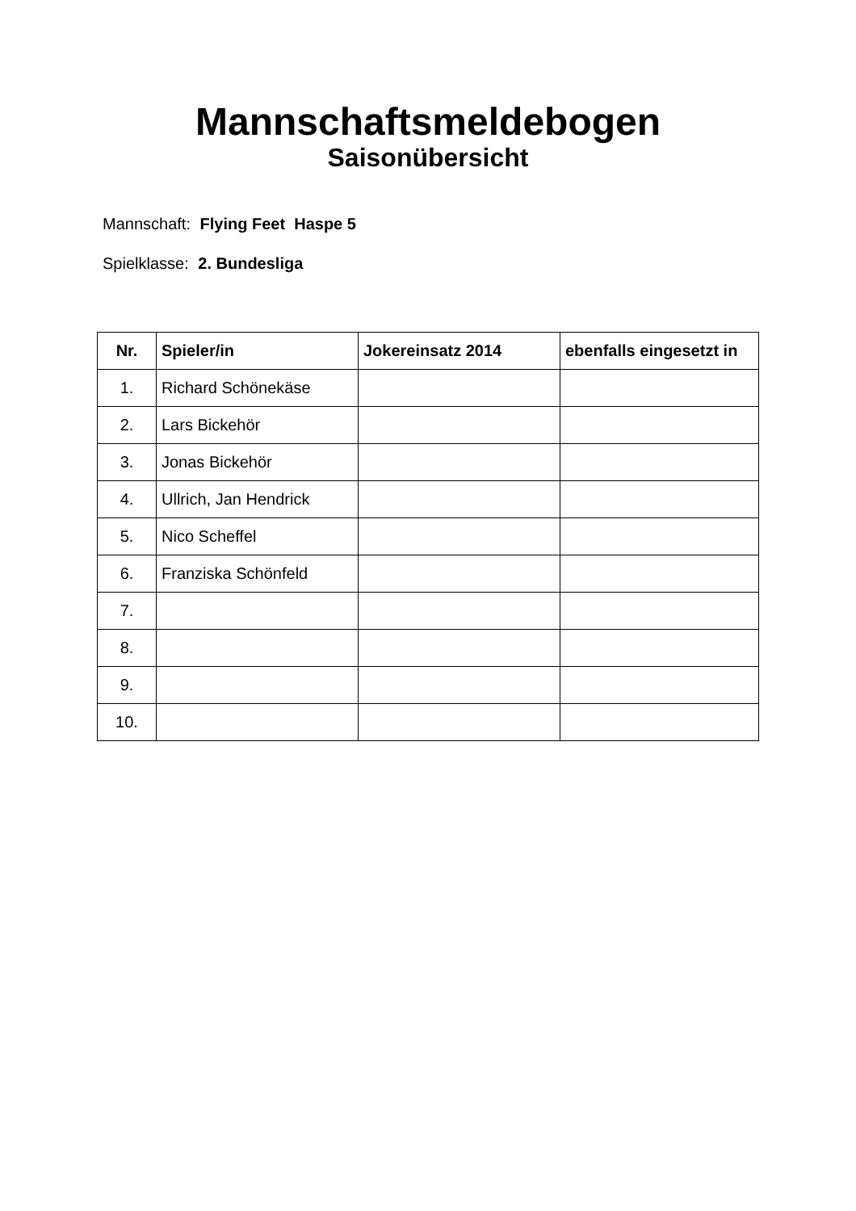Mannschaftsmeldebogen
Saisonübersicht
Mannschaft: Flying Feet Haspe 5
Spielklasse: 2. Bundesliga
| Nr. | Spieler/in | Jokereinsatz 2014 | ebenfalls eingesetzt in |
| --- | --- | --- | --- |
| 1. | Richard Schönekäse | | |
| 2. | Lars Bickehör | | |
| 3. | Jonas Bickehör | | |
| 4. | Ullrich, Jan Hendrick | | |
| 5. | Nico Scheffel | | |
| 6. | Franziska Schönfeld | | |
| 7. | | | |
| 8. | | | |
| 9. | | | |
| 10. | | | |